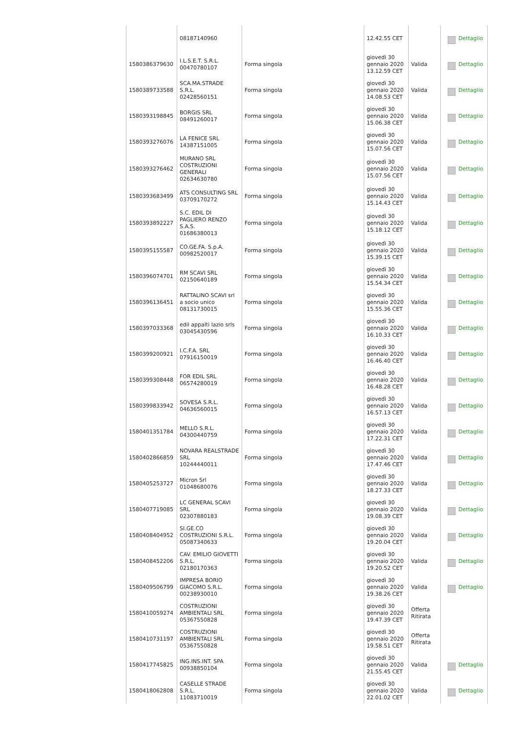| | 08187140960 | | 12.42.55 CET | | Dettaglio |
| 1580386379630 | I.L.S.E.T. S.R.L. 00470780107 | Forma singola | giovedì 30 gennaio 2020 13.12.59 CET | Valida | Dettaglio |
| 1580389733588 | SCA.MA.STRADE S.R.L. 02428560151 | Forma singola | giovedì 30 gennaio 2020 14.08.53 CET | Valida | Dettaglio |
| 1580393198845 | BORGIS SRL 08491260017 | Forma singola | giovedì 30 gennaio 2020 15.06.38 CET | Valida | Dettaglio |
| 1580393276076 | LA FENICE SRL 14387151005 | Forma singola | giovedì 30 gennaio 2020 15.07.56 CET | Valida | Dettaglio |
| 1580393276462 | MURANO SRL COSTRUZIONI GENERALI 02634630780 | Forma singola | giovedì 30 gennaio 2020 15.07.56 CET | Valida | Dettaglio |
| 1580393683499 | ATS CONSULTING SRL 03709170272 | Forma singola | giovedì 30 gennaio 2020 15.14.43 CET | Valida | Dettaglio |
| 1580393892227 | S.C. EDIL DI PAGLIERO RENZO S.A.S. 01686380013 | Forma singola | giovedì 30 gennaio 2020 15.18.12 CET | Valida | Dettaglio |
| 1580395155587 | CO.GE.FA. S.p.A. 00982520017 | Forma singola | giovedì 30 gennaio 2020 15.39.15 CET | Valida | Dettaglio |
| 1580396074701 | RM SCAVI SRL 02150640189 | Forma singola | giovedì 30 gennaio 2020 15.54.34 CET | Valida | Dettaglio |
| 1580396136451 | RATTALINO SCAVI srl a socio unico 08131730015 | Forma singola | giovedì 30 gennaio 2020 15.55.36 CET | Valida | Dettaglio |
| 1580397033368 | edil appalti lazio srls 03045430596 | Forma singola | giovedì 30 gennaio 2020 16.10.33 CET | Valida | Dettaglio |
| 1580399200921 | I.C.F.A. SRL 07916150019 | Forma singola | giovedì 30 gennaio 2020 16.46.40 CET | Valida | Dettaglio |
| 1580399308448 | FOR EDIL SRL 06574280019 | Forma singola | giovedì 30 gennaio 2020 16.48.28 CET | Valida | Dettaglio |
| 1580399833942 | SOVESA S.R.L. 04636560015 | Forma singola | giovedì 30 gennaio 2020 16.57.13 CET | Valida | Dettaglio |
| 1580401351784 | MELLO S.R.L. 04300440759 | Forma singola | giovedì 30 gennaio 2020 17.22.31 CET | Valida | Dettaglio |
| 1580402866859 | NOVARA REALSTRADE SRL 10244440011 | Forma singola | giovedì 30 gennaio 2020 17.47.46 CET | Valida | Dettaglio |
| 1580405253727 | Micron Srl 01048680076 | Forma singola | giovedì 30 gennaio 2020 18.27.33 CET | Valida | Dettaglio |
| 1580407719085 | LC GENERAL SCAVI SRL 02307880183 | Forma singola | giovedì 30 gennaio 2020 19.08.39 CET | Valida | Dettaglio |
| 1580408404952 | SI.GE.CO COSTRUZIONI S.R.L. 05087340633 | Forma singola | giovedì 30 gennaio 2020 19.20.04 CET | Valida | Dettaglio |
| 1580408452206 | CAV. EMILIO GIOVETTI S.R.L. 02180170363 | Forma singola | giovedì 30 gennaio 2020 19.20.52 CET | Valida | Dettaglio |
| 1580409506799 | IMPRESA BORIO GIACOMO S.R.L. 00238930010 | Forma singola | giovedì 30 gennaio 2020 19.38.26 CET | Valida | Dettaglio |
| 1580410059274 | COSTRUZIONI AMBIENTALI SRL 05367550828 | Forma singola | giovedì 30 gennaio 2020 19.47.39 CET | Offerta Ritirata | |
| 1580410731197 | COSTRUZIONI AMBIENTALI SRL 05367550828 | Forma singola | giovedì 30 gennaio 2020 19.58.51 CET | Offerta Ritirata | |
| 1580417745825 | ING.INS.INT. SPA 00938850104 | Forma singola | giovedì 30 gennaio 2020 21.55.45 CET | Valida | Dettaglio |
| 1580418062808 | CASELLE STRADE S.R.L. 11083710019 | Forma singola | giovedì 30 gennaio 2020 22.01.02 CET | Valida | Dettaglio |